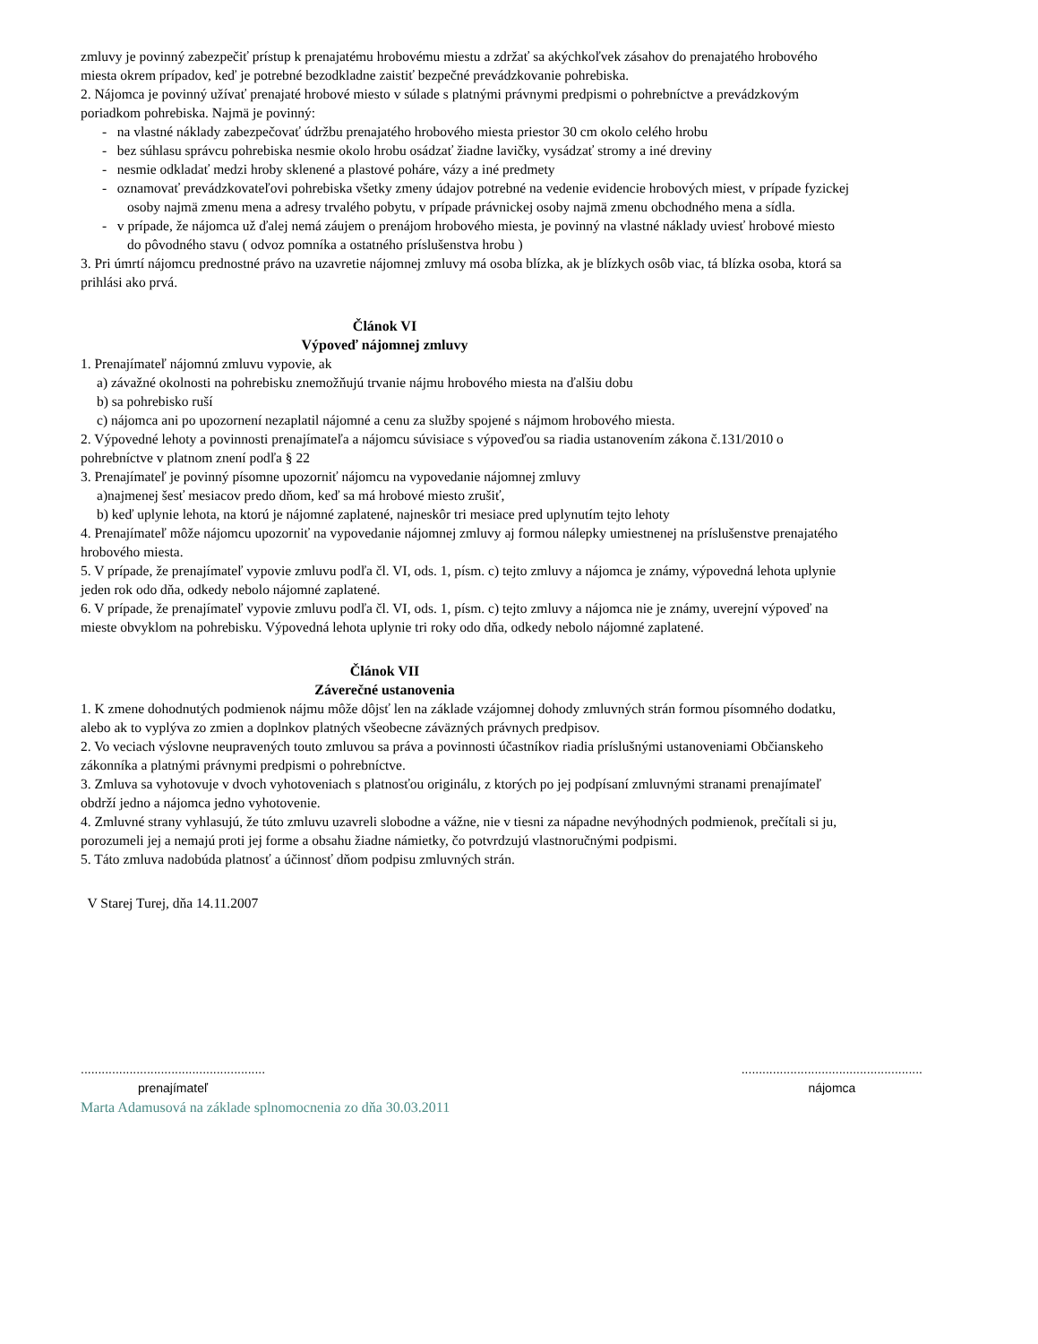zmluvy je povinný zabezpečiť prístup k prenajatému hrobovému miestu a zdržať sa akýchkoľvek zásahov do prenajatého hrobového miesta okrem prípadov, keď je potrebné bezodkladne zaistiť bezpečné prevádzkovanie pohrebiska.
2. Nájomca je povinný užívať prenajaté hrobové miesto v súlade s platnými právnymi predpismi o pohrebníctve a prevádzkovým poriadkom pohrebiska. Najmä je povinný:
- na vlastné náklady zabezpečovať údržbu prenajatého hrobového miesta priestor 30 cm okolo celého hrobu
- bez súhlasu správcu pohrebiska nesmie okolo hrobu osádzať žiadne lavičky, vysádzať stromy a iné dreviny
- nesmie odkladať medzi hroby sklenené a plastové poháre, vázy a iné predmety
- oznamovať prevádzkovateľovi pohrebiska všetky zmeny údajov potrebné na vedenie evidencie hrobových miest, v prípade fyzickej osoby najmä zmenu mena a adresy trvalého pobytu, v prípade právnickej osoby najmä zmenu obchodného mena a sídla.
- v prípade, že nájomca už ďalej nemá záujem o prenájom hrobového miesta, je povinný na vlastné náklady uviesť hrobové miesto do pôvodného stavu ( odvoz pomníka a ostatného príslušenstva hrobu )
3. Pri úmrtí nájomcu prednostné právo na uzavretie nájomnej zmluvy má osoba blízka, ak je blízkych osôb viac, tá blízka osoba, ktorá sa prihlási ako prvá.
Článok VI
Výpoveď nájomnej zmluvy
1. Prenajímateľ nájomnú zmluvu vypovie, ak
a) závažné okolnosti na pohrebisku znemožňujú trvanie nájmu hrobového miesta na ďalšiu dobu
b) sa pohrebisko ruší
c) nájomca ani po upozornení nezaplatil nájomné a cenu za služby spojené s nájmom hrobového miesta.
2. Výpovedné lehoty a povinnosti prenajímateľa a nájomcu súvisiace s výpoveďou sa riadia ustanovením zákona č.131/2010 o pohrebníctve v platnom znení podľa § 22
3. Prenajímateľ je povinný písomne upozorniť nájomcu na vypovedanie nájomnej zmluvy
a)najmenej šesť mesiacov predo dňom, keď sa má hrobové miesto zrušiť,
b) keď uplynie lehota, na ktorú je nájomné zaplatené, najneskôr tri mesiace pred uplynutím tejto lehoty
4. Prenajímateľ môže nájomcu upozorniť na vypovedanie nájomnej zmluvy aj formou nálepky umiestnenej na príslušenstve prenajatého hrobového miesta.
5. V prípade, že prenajímateľ vypovie zmluvu podľa čl. VI, ods. 1, písm. c) tejto zmluvy a nájomca je známy, výpovedná lehota uplynie jeden rok odo dňa, odkedy nebolo nájomné zaplatené.
6. V prípade, že prenajímateľ vypovie zmluvu podľa čl. VI, ods. 1, písm. c) tejto zmluvy a nájomca nie je známy, uverejní výpoveď na mieste obvyklom na pohrebisku. Výpovedná lehota uplynie tri roky odo dňa, odkedy nebolo nájomné zaplatené.
Článok VII
Záverečné ustanovenia
1. K zmene dohodnutých podmienok nájmu môže dôjsť len na základe vzájomnej dohody zmluvných strán formou písomného dodatku, alebo ak to vyplýva zo zmien a doplnkov platných všeobecne záväzných právnych predpisov.
2. Vo veciach výslovne neupravených touto zmluvou sa práva a povinnosti účastníkov riadia príslušnými ustanoveniami Občianskeho zákonníka a platnými právnymi predpismi o pohrebníctve.
3. Zmluva sa vyhotovuje v dvoch vyhotoveniach s platnosťou originálu, z ktorých po jej podpísaní zmluvnými stranami prenajímateľ obdrží jedno a nájomca jedno vyhotovenie.
4. Zmluvné strany vyhlasujú, že túto zmluvu uzavreli slobodne a vážne, nie v tiesni za nápadne nevýhodných podmienok, prečítali si ju, porozumeli jej a nemajú proti jej forme a obsahu žiadne námietky, čo potvrdzujú vlastnoručnými podpismi.
5. Táto zmluva nadobúda platnosť a účinnosť dňom podpisu zmluvných strán.
V Starej Turej, dňa 14.11.2007
.....................................................
prenajímateľ
....................................................
nájomca
Marta Adamusová na základe splnomocnenia zo dňa 30.03.2011